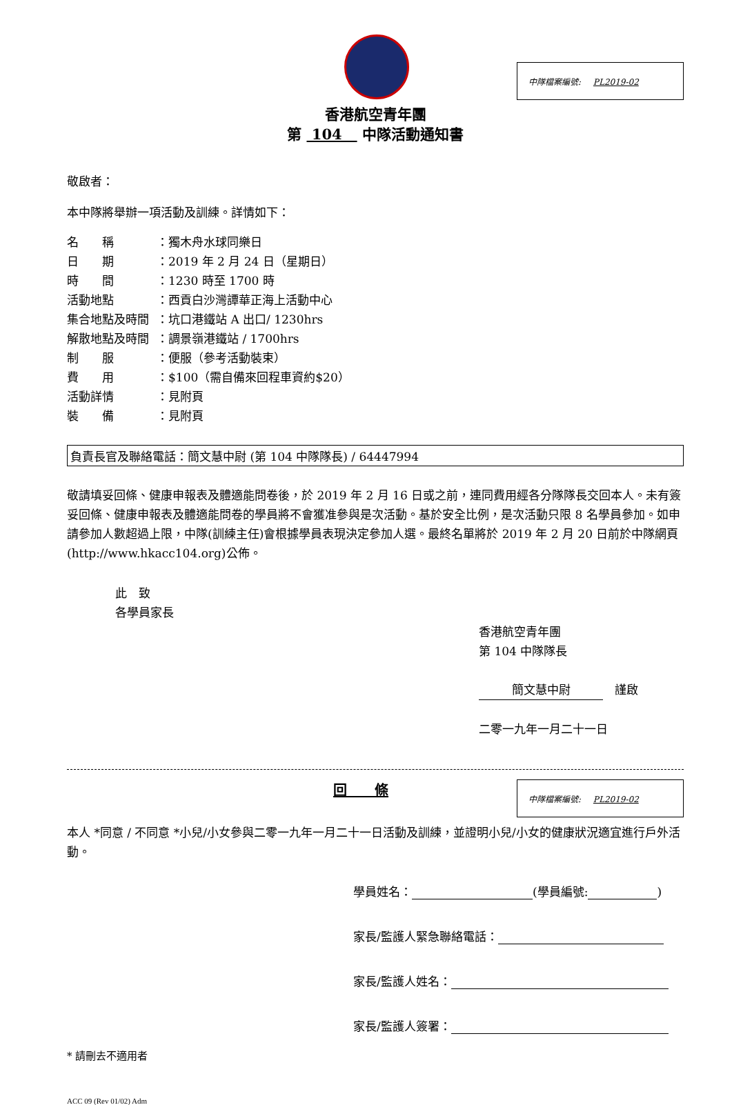中隊檔案編號: PL2019-02
香港航空青年團
第 104 中隊活動通知書
敬啟者：
本中隊將舉辦一項活動及訓練。詳情如下：
名　　稱 ：獨木舟水球同樂日
日　　期 ：2019 年 2 月 24 日（星期日）
時　　間 ：1230 時至 1700 時
活動地點 ：西貢白沙灣譚華正海上活動中心
集合地點及時間 ：坑口港鐵站 A 出口/ 1230hrs
解散地點及時間 ：調景嶺港鐵站 / 1700hrs
制　　服 ：便服（參考活動裝束）
費　　用 ：$100（需自備來回程車資約$20）
活動詳情 ：見附頁
裝　　備 ：見附頁
負責長官及聯絡電話：簡文慧中尉 (第 104 中隊隊長) / 64447994
敬請填妥回條、健康申報表及體適能問卷後，於 2019 年 2 月 16 日或之前，連同費用經各分隊隊長交回本人。未有簽妥回條、健康申報表及體適能問卷的學員將不會獲准參與是次活動。基於安全比例，是次活動只限 8 名學員參加。如申請參加人數超過上限，中隊(訓練主任)會根據學員表現決定參加人選。最終名單將於 2019 年 2 月 20 日前於中隊網頁(http://www.hkacc104.org)公佈。
此　致
各學員家長
香港航空青年團
第 104 中隊隊長
簡文慧中尉　謹啟
二零一九年一月二十一日
回　　條
中隊檔案編號: PL2019-02
本人 *同意 / 不同意 *小兒/小女參與二零一九年一月二十一日活動及訓練，並證明小兒/小女的健康狀況適宜進行戶外活動。
學員姓名： (學員編號: )
家長/監護人緊急聯絡電話：
家長/監護人姓名：
家長/監護人簽署：
* 請刪去不適用者
ACC 09 (Rev 01/02) Adm